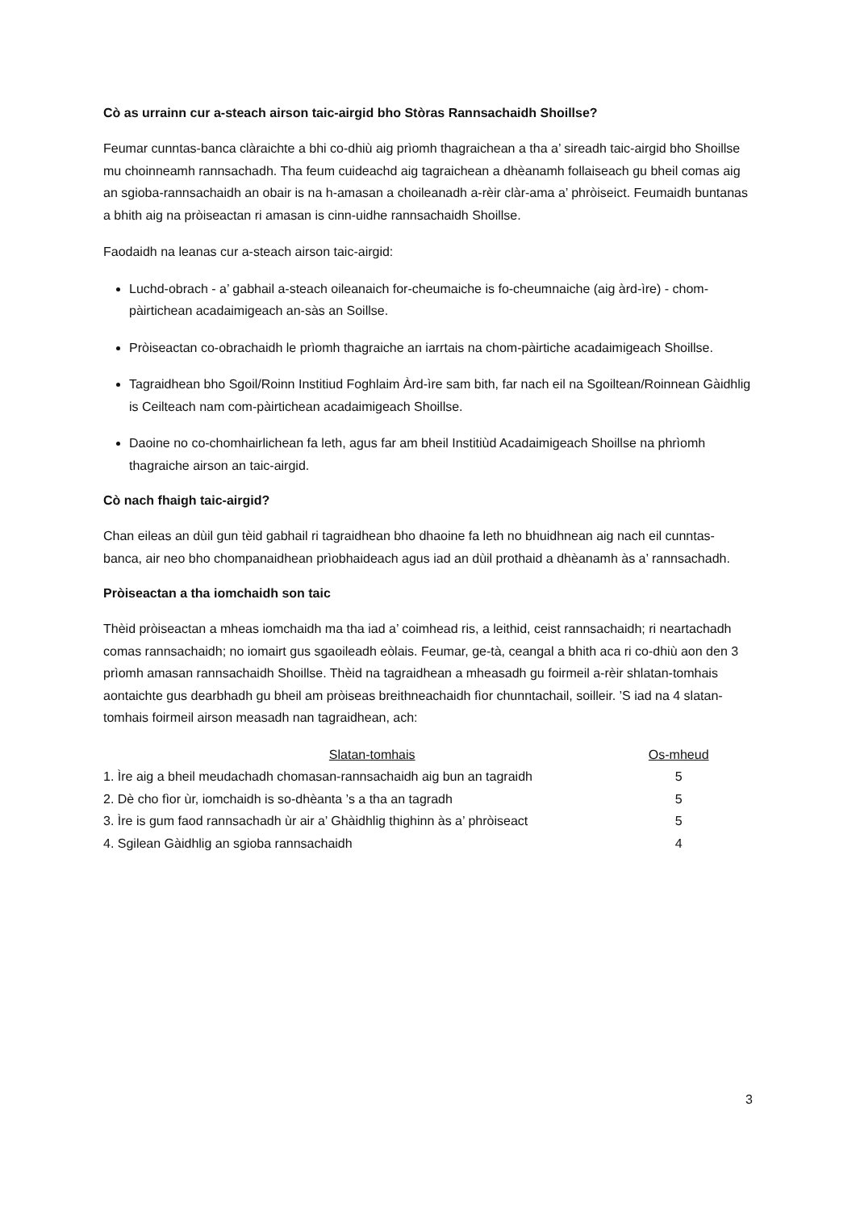Cò as urrainn cur a-steach airson taic-airgid bho Stòras Rannsachaidh Shoillse?
Feumar cunntas-banca clàraichte a bhi co-dhiù aig prìomh thagraichean a tha a’ sireadh taic-airgid bho Shoillse mu choinneamh rannsachadh. Tha feum cuideachd aig tagraichean a dhèanamh follaiseach gu bheil comas aig an sgioba-rannsachaidh an obair is na h-amasan a choileanadh a-rèir clàr-ama a’ phròiseict. Feumaidh buntanas a bhith aig na pròiseactan ri amasan is cinn-uidhe rannsachaidh Shoillse.
Faodaidh na leanas cur a-steach airson taic-airgid:
Luchd-obrach - a’ gabhail a-steach oileanaich for-cheumaiche is fo-cheumnaiche (aig àrd-ìre) - chom-pàirtichean acadaimigeach an-sàs an Soillse.
Pròiseactan co-obrachaidh le prìomh thagraiche an iarrtais na chom-pàirtiche acadaimigeach Shoillse.
Tagraidhean bho Sgoil/Roinn Institiud Foghlaim Àrd-ìre sam bith, far nach eil na Sgoiltean/Roinnean Gàidhlig is Ceilteach nam com-pàirtichean acadaimigeach Shoillse.
Daoine no co-chomhairlichean fa leth, agus far am bheil Institiùd Acadaimigeach Shoillse na phrìomh thagraiche airson an taic-airgid.
Cò nach fhaigh taic-airgid?
Chan eileas an dùil gun tèid gabhail ri tagraidhean bho dhaoine fa leth no bhuidhnean aig nach eil cunntas-banca, air neo bho chompanaidhean prìobhaideach agus iad an dùil prothaid a dhèanamh às a’ rannsachadh.
Pròiseactan a tha iomchaidh son taic
Thèid pròiseactan a mheas iomchaidh ma tha iad a’ coimhead ris, a leithid, ceist rannsachaidh; ri neartachadh comas rannsachaidh; no iomairt gus sgaoileadh eòlais. Feumar, ge-tà, ceangal a bhith aca ri co-dhiù aon den 3 prìomh amasan rannsachaidh Shoillse. Thèid na tagraidhean a mheasadh gu foirmeil a-rèir shlatan-tomhais aontaichte gus dearbhadh gu bheil am pròiseas breithneachaidh fìor chunntachail, soilleir. ’S iad na 4 slatan-tomhais foirmeil airson measadh nan tagraidhean, ach:
| Slatan-tomhais | Os-mheud |
| --- | --- |
| 1. Ìre aig a bheil meudachadh chomasan-rannsachaidh aig bun an tagraidh | 5 |
| 2. Dè cho fìor ùr, iomchaidh is so-dhèanta ’s a tha an tagradh | 5 |
| 3. Ìre is gum faod rannsachadh ùr air a’ Ghàidhlig thighinn às a’ phròiseact | 5 |
| 4. Sgilean Gàidhlig an sgioba rannsachaidh | 4 |
3